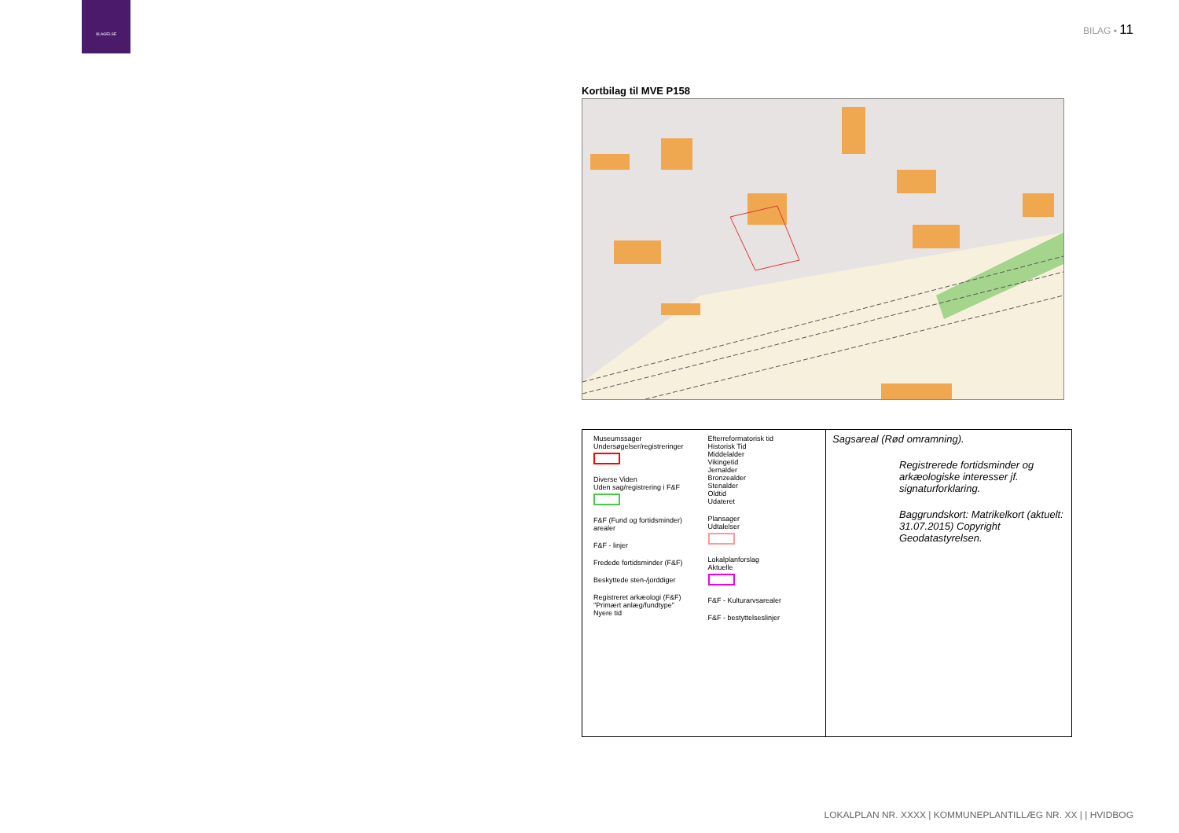SLAGELSE
BILAG ▪ 11
Kortbilag til MVE P158
Museumssager
Undersøgelser/registreringer
Diverse Viden
Uden sag/registrering i F&F
F&F (Fund og fortidsminder) arealer
F&F - linjer
Fredede fortidsminder (F&F)
Beskyttede sten-/jorddiger
Registreret arkæologi (F&F)
"Primært anlæg/fundtype"
Nyere tid
Efterreformatorisk tid
Historisk Tid
Middelalder
Vikingetid
Jernalder
Bronzealder
Stenalder
Oldtid
Udateret
Plansager
Udtalelser
Lokalplanforslag
Aktuelle
F&F - Kulturarvsarealer
F&F - bestyttelseslinjer
Sagsareal (Rød omramning).
Registrerede fortidsminder og arkæologiske interesser jf. signaturforklaring.
Baggrundskort: Matrikelkort (aktuelt: 31.07.2015) Copyright Geodatastyrelsen.
LOKALPLAN NR. XXXX | KOMMUNEPLANTILLÆG NR. XX | | HVIDBOG